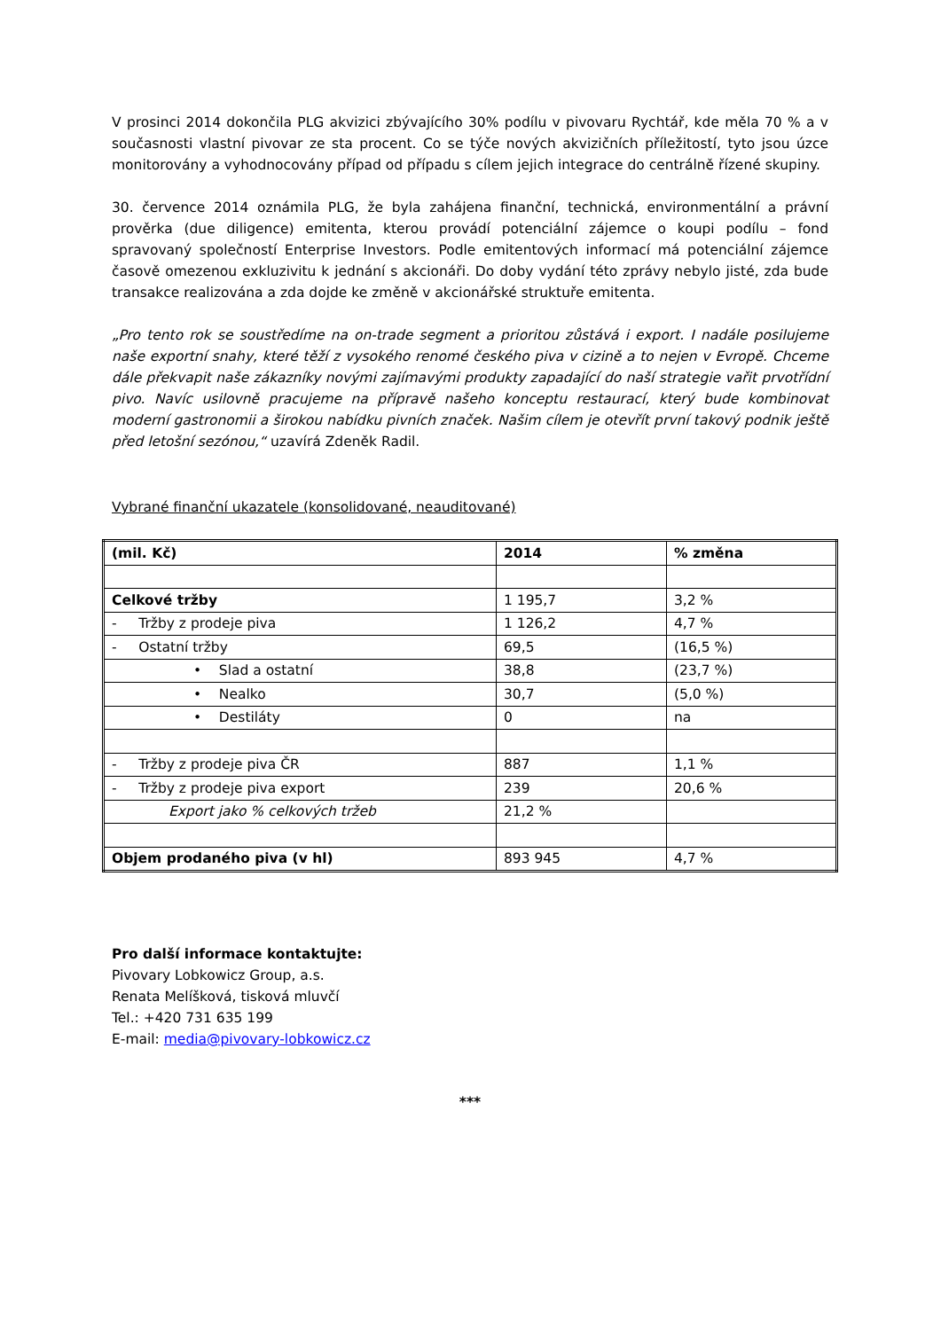V prosinci 2014 dokončila PLG akvizici zbývajícího 30% podílu v pivovaru Rychtář, kde měla 70 % a v současnosti vlastní pivovar ze sta procent. Co se týče nových akvizičních příležitostí, tyto jsou úzce monitorovány a vyhodnocovány případ od případu s cílem jejich integrace do centrálně řízené skupiny.
30. července 2014 oznámila PLG, že byla zahájena finanční, technická, environmentální a právní prověrka (due diligence) emitenta, kterou provádí potenciální zájemce o koupi podílu – fond spravovaný společností Enterprise Investors. Podle emitentových informací má potenciální zájemce časově omezenou exkluzivitu k jednání s akcionáři. Do doby vydání této zprávy nebylo jisté, zda bude transakce realizována a zda dojde ke změně v akcionářské struktuře emitenta.
„Pro tento rok se soustředíme na on-trade segment a prioritou zůstává i export. I nadále posilujeme naše exportní snahy, které těží z vysokého renomé českého piva v cizině a to nejen v Evropě. Chceme dále překvapit naše zákazníky novými zajímavými produkty zapadající do naší strategie vařit prvotřídní pivo. Navíc usilovně pracujeme na přípravě našeho konceptu restaurací, který bude kombinovat moderní gastronomii a širokou nabídku pivních značek. Našim cílem je otevřít první takový podnik ještě před letošní sezónou,“ uzavírá Zdeněk Radil.
Vybrané finanční ukazatele (konsolidované, neauditované)
| (mil. Kč) | 2014 | % změna |
| Celkové tržby | 1 195,7 | 3,2 % |
| - Tržby z prodeje piva | 1 126,2 | 4,7 % |
| - Ostatní tržby | 69,5 | (16,5 %) |
| • Slad a ostatní | 38,8 | (23,7 %) |
| • Nealko | 30,7 | (5,0 %) |
| • Destiláty | 0 | na |
| - Tržby z prodeje piva ČR | 887 | 1,1 % |
| - Tržby z prodeje piva export | 239 | 20,6 % |
| Export jako % celkových tržeb | 21,2 % | |
| Objem prodaného piva (v hl) | 893 945 | 4,7 % |
Pro další informace kontaktujte:
Pivovary Lobkowicz Group, a.s.
Renata Melíšková, tisková mluvčí
Tel.: +420 731 635 199
E-mail: media@pivovary-lobkowicz.cz
***